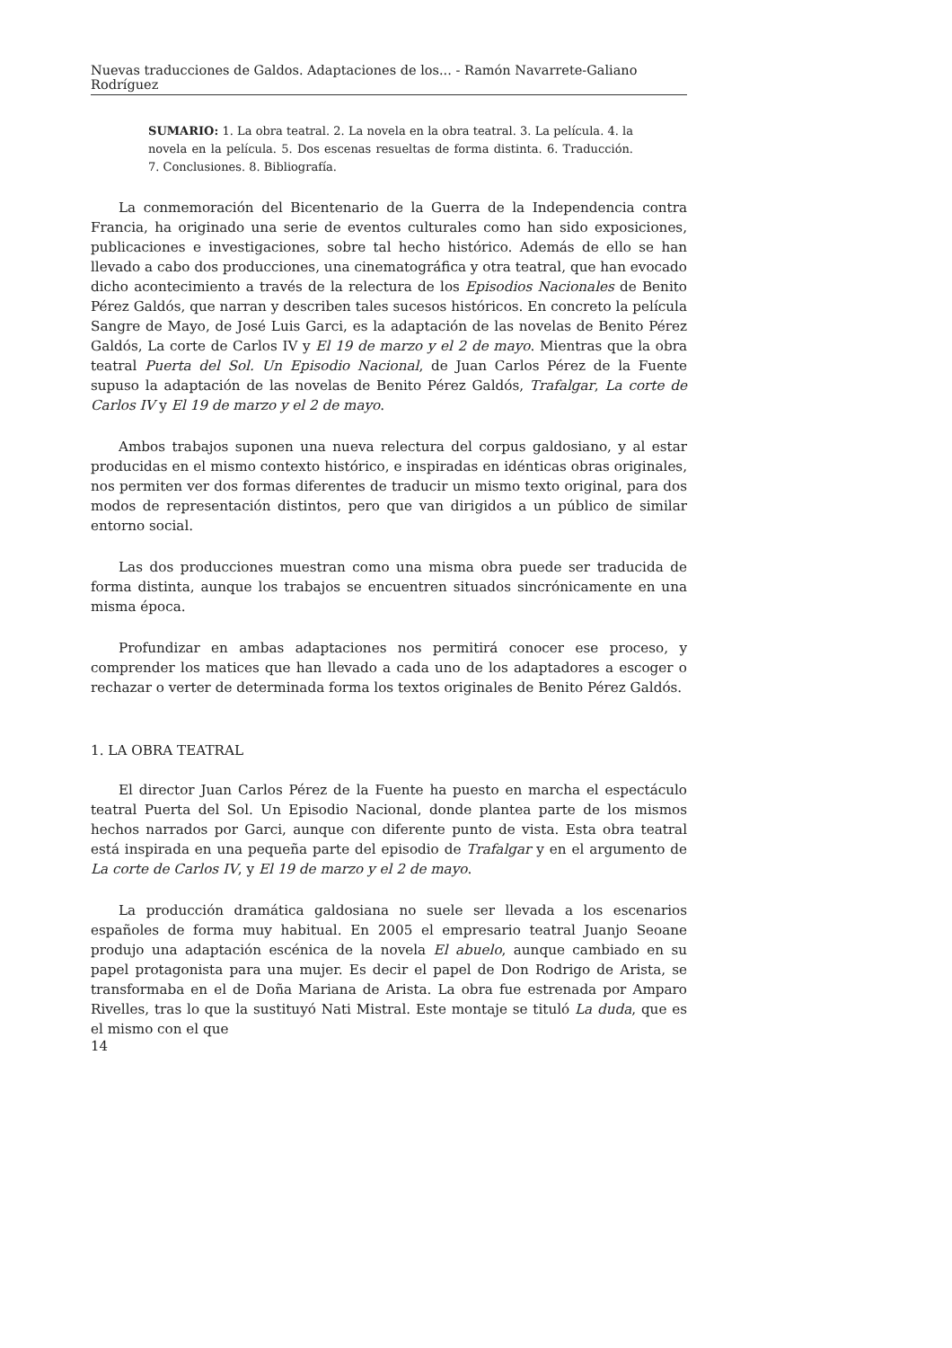Nuevas traducciones de Galdos. Adaptaciones de los... - Ramón Navarrete-Galiano Rodríguez
SUMARIO: 1. La obra teatral. 2. La novela en la obra teatral. 3. La película. 4. la novela en la película. 5. Dos escenas resueltas de forma distinta. 6. Traducción. 7. Conclusiones. 8. Bibliografía.
La conmemoración del Bicentenario de la Guerra de la Independencia contra Francia, ha originado una serie de eventos culturales como han sido exposiciones, publicaciones e investigaciones, sobre tal hecho histórico. Además de ello se han llevado a cabo dos producciones, una cinematográfica y otra teatral, que han evocado dicho acontecimiento a través de la relectura de los Episodios Nacionales de Benito Pérez Galdós, que narran y describen tales sucesos históricos. En concreto la película Sangre de Mayo, de José Luis Garci, es la adaptación de las novelas de Benito Pérez Galdós, La corte de Carlos IV y El 19 de marzo y el 2 de mayo. Mientras que la obra teatral Puerta del Sol. Un Episodio Nacional, de Juan Carlos Pérez de la Fuente supuso la adaptación de las novelas de Benito Pérez Galdós, Trafalgar, La corte de Carlos IV y El 19 de marzo y el 2 de mayo.
Ambos trabajos suponen una nueva relectura del corpus galdosiano, y al estar producidas en el mismo contexto histórico, e inspiradas en idénticas obras originales, nos permiten ver dos formas diferentes de traducir un mismo texto original, para dos modos de representación distintos, pero que van dirigidos a un público de similar entorno social.
Las dos producciones muestran como una misma obra puede ser traducida de forma distinta, aunque los trabajos se encuentren situados sincrónicamente en una misma época.
Profundizar en ambas adaptaciones nos permitirá conocer ese proceso, y comprender los matices que han llevado a cada uno de los adaptadores a escoger o rechazar o verter de determinada forma los textos originales de Benito Pérez Galdós.
1. LA OBRA TEATRAL
El director Juan Carlos Pérez de la Fuente ha puesto en marcha el espectáculo teatral Puerta del Sol. Un Episodio Nacional, donde plantea parte de los mismos hechos narrados por Garci, aunque con diferente punto de vista. Esta obra teatral está inspirada en una pequeña parte del episodio de Trafalgar y en el argumento de La corte de Carlos IV, y El 19 de marzo y el 2 de mayo.
La producción dramática galdosiana no suele ser llevada a los escenarios españoles de forma muy habitual. En 2005 el empresario teatral Juanjo Seoane produjo una adaptación escénica de la novela El abuelo, aunque cambiado en su papel protagonista para una mujer. Es decir el papel de Don Rodrigo de Arista, se transformaba en el de Doña Mariana de Arista. La obra fue estrenada por Amparo Rivelles, tras lo que la sustituyó Nati Mistral. Este montaje se tituló La duda, que es el mismo con el que
14